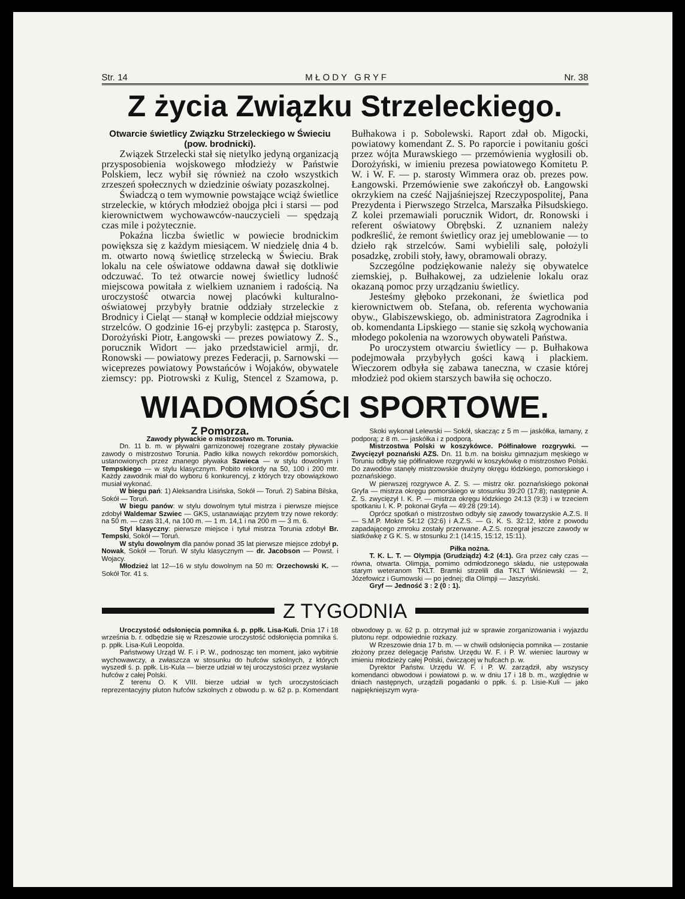Str. 14 M Ł O D Y G R Y F Nr. 38
Z życia Związku Strzeleckiego.
Otwarcie świetlicy Związku Strzeleckiego w Świeciu (pow. brodnicki).
Związek Strzelecki stał się nietylko jedyną organizacją przysposobienia wojskowego młodzieży w Państwie Polskiem, lecz wybił się również na czoło wszystkich zrzeszeń społecznych w dziedzinie oświaty pozaszkolnej.
Świadczą o tem wymownie powstające wciąż świetlice strzeleckie, w których młodzież obojga płci i starsi — pod kierownictwem wychowawców-nauczycieli — spędzają czas mile i pożytecznie.
Pokaźna liczba świetlic w powiecie brodnickim powiększa się z każdym miesiącem. W niedzielę dnia 4 b. m. otwarto nową świetlicę strzelecką w Świeciu. Brak lokalu na cele oświatowe oddawna dawał się dotkliwie odczuwać. To też otwarcie nowej świetlicy ludność miejscowa powitała z wielkiem uznaniem i radością. Na uroczystość otwarcia nowej placówki kulturalno-oświatowej przybyły bratnie oddziały strzeleckie z Brodnicy i Cieląt — stanął w komplecie oddział miejscowy strzelców. O godzinie 16-ej przybyli: zastępca p. Starosty, Dorożyński Piotr, Łangowski — prezes powiatowy Z. S., porucznik Widort — jako przedstawiciel armji, dr. Ronowski — powiatowy prezes Federacji, p. Sarnowski — wiceprezes powiatowy Powstańców i Wojaków, obywatele ziemscy: pp. Piotrowski z Kulig, Stencel z Szamowa, p. Bułhakowa i p. Sobolewski. Raport zdał ob. Migocki, powiatowy komendant Z. S. Po raporcie i powitaniu gości przez wójta Murawskiego — przemówienia wygłosili ob. Dorożyński, w imieniu prezesa powiatowego Komitetu P. W. i W. F. — p. starosty Wimmera oraz ob. prezes pow. Łangowski. Przemówienie swe zakończył ob. Łangowski okrzykiem na cześć Najjaśniejszej Rzeczypospolitej, Pana Prezydenta i Pierwszego Strzelca, Marszałka Piłsudskiego. Z kolei przemawiali porucznik Widort, dr. Ronowski i referent oświatowy Obrębski. Z uznaniem należy podkreślić, że remont świetlicy oraz jej umeblowanie — to dzieło rąk strzelców. Sami wybielili salę, położyli posadzkę, zrobili stoły, ławy, obramowali obrazy.
Szczególne podziękowanie należy się obywatelce ziemskiej, p. Bułhakowej, za udzielenie lokalu oraz okazaną pomoc przy urządzaniu świetlicy.
Jesteśmy głęboko przekonani, że świetlica pod kierownictwem ob. Stefana, ob. referenta wychowania obyw., Glabiszewskiego, ob. administratora Zagrodnika i ob. komendanta Lipskiego — stanie się szkołą wychowania młodego pokolenia na wzorowych obywateli Państwa.
Po uroczystem otwarciu świetlicy — p. Bułhakowa podejmowała przybyłych gości kawą i plackiem. Wieczorem odbyła się zabawa taneczna, w czasie której młodzież pod okiem starszych bawiła się ochoczo.
WIADOMOŚCI SPORTOWE.
Z Pomorza.
Zawody pływackie o mistrzostwo m. Torunia.
Dn. 11 b. m. w pływalni garnizonowej rozegrane zostały pływackie zawody o mistrzostwo Torunia. Padło kilka nowych rekordów pomorskich, ustanowionych przez znanego pływaka Szwieca — w stylu dowolnym i Tempskiego — w stylu klasycznym. Pobito rekordy na 50, 100 i 200 mtr. Każdy zawodnik miał do wyboru 6 konkurencyj, z których trzy obowiązkowo musiał wykonać.
W biegu pań: 1) Aleksandra Lisińska, Sokół — Toruń. 2) Sabina Bilska, Sokół — Toruń.
W biegu panów: w stylu dowolnym tytuł mistrza i pierwsze miejsce zdobył Waldemar Szwiec — GKS, ustanawiając przytem trzy nowe rekordy: na 50 m. — czas 31,4, na 100 m. — 1 m. 14,1 i na 200 m — 3 m. 6.
Styl klasyczny: pierwsze miejsce i tytuł mistrza Torunia zdobył Br. Tempski, Sokół — Toruń.
W stylu dowolnym dla panów ponad 35 lat pierwsze miejsce zdobył p. Nowak, Sokół — Toruń. W stylu klasycznym — dr. Jacobson — Powst. i Wojacy.
Młodzież lat 12—16 w stylu dowolnym na 50 m: Orzechowski K. — Sokół Tor. 41 s.
Skoki wykonał Lelewski — Sokół, skacząc z 5 m — jaskółka, łamany, z podporą; z 8 m. — jaskółka i z podporą.
Mistrzostwa Polski w koszykówce. Półfinałowe rozgrywki. — Zwycięzył poznański AZS. Dn. 11 b.m. na boisku gimnazjum męskiego w Toruniu odbyły się półfinałowe rozgrywki w koszykówkę o mistrzostwo Polski. Do zawodów stanęły mistrzowskie drużyny okręgu łódzkiego, pomorskiego i poznańskiego.
W pierwszej rozgrywce A. Z. S. — mistrz okr. poznańskiego pokonał Gryfa — mistrza okręgu pomorskiego w stosunku 39:20 (17:8); następnie A. Z. S. zwycięzył I. K. P. — mistrza okręgu łódzkiego 24:13 (9:3) i w trzeciem spotkaniu I. K. P. pokonał Gryfa — 49:28 (29:14).
Oprócz spotkań o mistrzostwo odbyły się zawody towarzyskie A.Z.S. II — S.M.P. Mokre 54:12 (32:6) i A.Z.S. — G. K. S. 32:12, które z powodu zapadającego zmroku zostały przerwane. A.Z.S. rozegrał jeszcze zawody w siatkówkę z G K. S. w stosunku 2:1 (14:15, 15:12, 15:11).
Piłka nożna.
T. K. L. T. — Olympja (Grudziądz) 4:2 (4:1). Gra przez cały czas — równa, otwarta. Olimpja, pomimo odmłodzonego składu, nie ustępowała starym weteranom TKLT. Bramki strzelili dla TKLT Wiśniewski — 2, Józefowicz i Gumowski — po jednej; dla Olimpji — Jaszyński.
Gryf — Jedność 3 : 2 (0 : 1).
Z TYGODNIA
Uroczystość odsłonięcia pomnika ś. p. ppłk. Lisa-Kuli. Dnia 17 i 18 września b. r. odbędzie się w Rzeszowie uroczystość odsłonięcia pomnika ś. p. ppłk. Lisa-Kuli Leopolda.
Państwowy Urząd W. F. i P. W., podnosząc ten moment, jako wybitnie wychowawczy, a zwłaszcza w stosunku do hufców szkolnych, z których wyszedł ś. p. ppłk. Lis-Kula — bierze udział w tej uroczystości przez wysłanie hufców z całej Polski.
Z terenu O. K VIII. bierze udział w tych uroczystościach reprezentacyjny pluton hufców szkolnych z obwodu p. w. 62 p. p. Komendant obwodowy p. w. 62 p. p. otrzymał już w sprawie zorganizowania i wyjazdu plutonu repr. odpowiednie rozkazy.
W Rzeszowie dnia 17 b. m. — w chwili odsłonięcia pomnika — zostanie złożony przez delegację Państw. Urzędu W. F. i P. W. wieniec laurowy w imieniu młodzieży całej Polski, ćwiczącej w hufcach p. w.
Dyrektor Państw. Urzędu W. F. i P. W. zarządził, aby wszyscy komendanci obwodowi i powiatowi p. w. w dniu 17 i 18 b. m., względnie w dniach następnych, urządzili pogadanki o ppłk. ś. p. Lisie-Kuli — jako najpiękniejszym wyra-